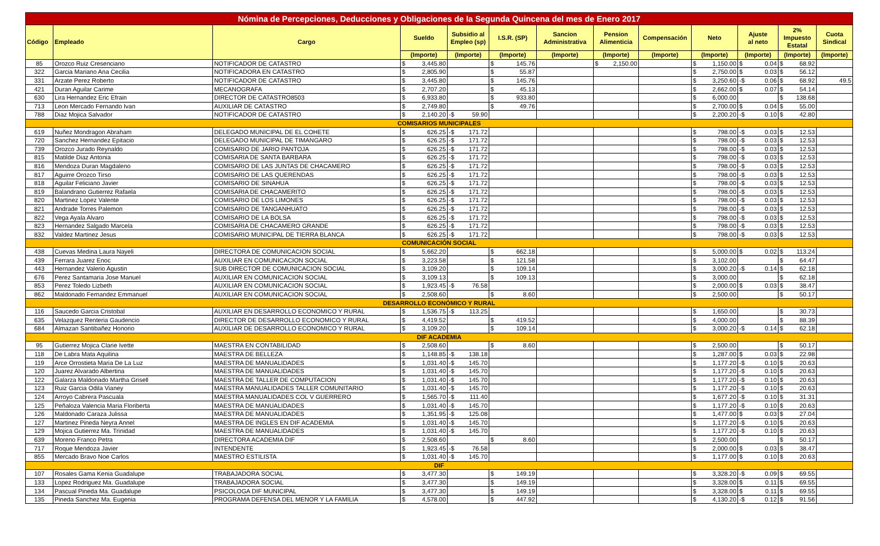| Nómina de Percepciones, Deducciones y Obligaciones de la Segunda Quincena del mes de Enero 2017 | | | | | | | | | | | | |
| Código | Empleado | Cargo | Sueldo | Subsidio al Empleo (sp) | I.S.R. (SP) | Sancion Administrativa | Pension Alimenticia | Compensación | Neto | Ajuste al neto | 2% Impuesto Estatal | Cuota Sindical |
| | | | (Importe) | (Importe) | (Importe) | (Importe) | (Importe) | (Importe) | (Importe) | (Importe) | (Importe) | (Importe) |
| 85 | Orozco Ruiz Cresenciano | NOTIFICADOR DE CATASTRO | $ 3,445.80 | | $ 145.76 | | $ 2,150.00 | | $ 1,150.00 | $ 0.04 | $ 68.92 | |
| 322 | Garcia Mariano Ana Cecilia | NOTIFICADORA EN CATASTRO | $ 2,805.90 | | $ 55.87 | | | | $ 2,750.00 | $ 0.03 | $ 56.12 | |
| 331 | Arzate Perez Roberto | NOTIFICADOR DE CATASTRO | $ 3,445.80 | | $ 145.76 | | | | $ 3,250.60 | -$ 0.06 | $ 68.92 | 49.5 |
| 421 | Duran Aguilar Carime | MECANOGRAFA | $ 2,707.20 | | $ 45.13 | | | | $ 2,662.00 | $ 0.07 | $ 54.14 | |
| 630 | Lira Hernandez Eric Efrain | DIRECTOR DE CATASTRO8503 | $ 6,933.80 | | $ 933.80 | | | | $ 6,000.00 | | $ 138.68 | |
| 713 | Leon Mercado Fernando Ivan | AUXILIAR DE CATASTRO | $ 2,749.80 | | $ 49.76 | | | | $ 2,700.00 | $ 0.04 | $ 55.00 | |
| 788 | Diaz Mojica Salvador | NOTIFICADOR DE CATASTRO | $ 2,140.20 | -$ 59.90 | | | | | $ 2,200.20 | -$ 0.10 | $ 42.80 | |
| COMISARIOS MUNICIPALES | | | | | | | | | | | | |
| 619 | Nuñez Mondragon Abraham | DELEGADO MUNICIPAL DE EL COHETE | $ 626.25 | -$ 171.72 | | | | | $ 798.00 | -$ 0.03 | $ 12.53 | |
| 720 | Sanchez Hernandez Epitacio | DELEGADO MUNICIPAL DE TIMANGARO | $ 626.25 | -$ 171.72 | | | | | $ 798.00 | -$ 0.03 | $ 12.53 | |
| 739 | Orozco Jurado Reynaldo | COMISARIO DE JARIO PANTOJA | $ 626.25 | -$ 171.72 | | | | | $ 798.00 | -$ 0.03 | $ 12.53 | |
| 815 | Matilde Diaz Antonia | COMISARIA DE SANTA BARBARA | $ 626.25 | -$ 171.72 | | | | | $ 798.00 | -$ 0.03 | $ 12.53 | |
| 816 | Mendoza Duran Magdaleno | COMISARIO DE LAS JUNTAS DE CHACAMERO | $ 626.25 | -$ 171.72 | | | | | $ 798.00 | -$ 0.03 | $ 12.53 | |
| 817 | Aguirre Orozco Tirso | COMISARIO DE LAS QUERENDAS | $ 626.25 | -$ 171.72 | | | | | $ 798.00 | -$ 0.03 | $ 12.53 | |
| 818 | Aguilar Feliciano Javier | COMISARIO DE SINAHUA | $ 626.25 | -$ 171.72 | | | | | $ 798.00 | -$ 0.03 | $ 12.53 | |
| 819 | Balandrano Gutierrez Rafaela | COMISARIA DE CHACAMERITO | $ 626.25 | -$ 171.72 | | | | | $ 798.00 | -$ 0.03 | $ 12.53 | |
| 820 | Martinez Lopez Valente | COMISARIO DE LOS LIMONES | $ 626.25 | -$ 171.72 | | | | | $ 798.00 | -$ 0.03 | $ 12.53 | |
| 821 | Andrade Torres Palemon | COMISARIO DE TANGANHUATO | $ 626.25 | -$ 171.72 | | | | | $ 798.00 | -$ 0.03 | $ 12.53 | |
| 822 | Vega Ayala Alvaro | COMISARIO DE LA BOLSA | $ 626.25 | -$ 171.72 | | | | | $ 798.00 | -$ 0.03 | $ 12.53 | |
| 823 | Hernandez Salgado Marcela | COMISARIA DE CHACAMERO GRANDE | $ 626.25 | -$ 171.72 | | | | | $ 798.00 | -$ 0.03 | $ 12.53 | |
| 832 | Valdez Martinez Jesus | COMISARIO MUNICIPAL DE TIERRA BLANCA | $ 626.25 | -$ 171.72 | | | | | $ 798.00 | -$ 0.03 | $ 12.53 | |
| COMUNICACIÓN SOCIAL | | | | | | | | | | | | |
| 438 | Cuevas Medina Laura Nayeli | DIRECTORA DE COMUNICACION SOCIAL | $ 5,662.20 | | $ 662.18 | | | | $ 5,000.00 | $ 0.02 | $ 113.24 | |
| 439 | Ferrara Juarez Enoc | AUXILIAR EN COMUNICACION SOCIAL | $ 3,223.58 | | $ 121.58 | | | | $ 3,102.00 | | $ 64.47 | |
| 443 | Hernandez Valerio Agustin | SUB DIRECTOR DE COMUNICACION SOCIAL | $ 3,109.20 | | $ 109.14 | | | | $ 3,000.20 | -$ 0.14 | $ 62.18 | |
| 676 | Perez Santamaria Jose Manuel | AUXILIAR EN COMUNICACION SOCIAL | $ 3,109.13 | | $ 109.13 | | | | $ 3,000.00 | | $ 62.18 | |
| 853 | Perez Toledo Lizbeth | AUXILIAR EN COMUNICACION SOCIAL | $ 1,923.45 | -$ 76.58 | | | | | $ 2,000.00 | $ 0.03 | $ 38.47 | |
| 862 | Maldonado Fernandez Emmanuel | AUXILIAR EN COMUNICACION SOCIAL | $ 2,508.60 | | $ 8.60 | | | | $ 2,500.00 | | $ 50.17 | |
| DESARROLLO ECONÓMICO Y RURAL | | | | | | | | | | | | |
| 116 | Saucedo Garcia Cristobal | AUXILIAR EN DESARROLLO ECONOMICO Y RURAL | $ 1,536.75 | -$ 113.25 | | | | | $ 1,650.00 | | $ 30.73 | |
| 635 | Velazquez Renteria Gaudencio | DIRECTOR DE DESARROLLO ECONOMICO Y RURAL | $ 4,419.52 | | $ 419.52 | | | | $ 4,000.00 | | $ 88.39 | |
| 684 | Almazan Santibañez Honorio | AUXILIAR DE DESARROLLO ECONOMICO Y RURAL | $ 3,109.20 | | $ 109.14 | | | | $ 3,000.20 | -$ 0.14 | $ 62.18 | |
| DIF ACADEMIA | | | | | | | | | | | | |
| 95 | Gutierrez Mojica Clarie Ivette | MAESTRA EN CONTABILIDAD | $ 2,508.60 | | $ 8.60 | | | | $ 2,500.00 | | $ 50.17 | |
| 118 | De Labra Mata Aquilina | MAESTRA DE BELLEZA | $ 1,148.85 | -$ 138.18 | | | | | $ 1,287.00 | $ 0.03 | $ 22.98 | |
| 119 | Arce Orrostieta Maria De La Luz | MAESTRA DE MANUALIDADES | $ 1,031.40 | -$ 145.70 | | | | | $ 1,177.20 | -$ 0.10 | $ 20.63 | |
| 120 | Juarez Alvarado Albertina | MAESTRA DE MANUALIDADES | $ 1,031.40 | -$ 145.70 | | | | | $ 1,177.20 | -$ 0.10 | $ 20.63 | |
| 122 | Galarza Maldonado Martha Grisell | MAESTRA DE TALLER DE COMPUTACION | $ 1,031.40 | -$ 145.70 | | | | | $ 1,177.20 | -$ 0.10 | $ 20.63 | |
| 123 | Ruiz Garcia Odila Vianey | MAESTRA MANUALIDADES TALLER COMUNITARIO | $ 1,031.40 | -$ 145.70 | | | | | $ 1,177.20 | -$ 0.10 | $ 20.63 | |
| 124 | Arroyo Cabrera Pascuala | MAESTRA MANUALIDADES COL V GUERRERO | $ 1,565.70 | -$ 111.40 | | | | | $ 1,677.20 | -$ 0.10 | $ 31.31 | |
| 125 | Peñaloza Valencia Maria Floriberta | MAESTRA DE MANUALIDADES | $ 1,031.40 | -$ 145.70 | | | | | $ 1,177.20 | -$ 0.10 | $ 20.63 | |
| 126 | Maldonado Caraza Julissa | MAESTRA DE MANUALIDADES | $ 1,351.95 | -$ 125.08 | | | | | $ 1,477.00 | $ 0.03 | $ 27.04 | |
| 127 | Martinez Pineda Neyra Annel | MAESTRA DE INGLES EN DIF ACADEMIA | $ 1,031.40 | -$ 145.70 | | | | | $ 1,177.20 | -$ 0.10 | $ 20.63 | |
| 129 | Mojica Gutierrez Ma. Trinidad | MAESTRA DE MANUALIDADES | $ 1,031.40 | -$ 145.70 | | | | | $ 1,177.20 | -$ 0.10 | $ 20.63 | |
| 639 | Moreno Franco Petra | DIRECTORA ACADEMIA DIF | $ 2,508.60 | | $ 8.60 | | | | $ 2,500.00 | | $ 50.17 | |
| 717 | Roque Mendoza Javier | INTENDENTE | $ 1,923.45 | -$ 76.58 | | | | | $ 2,000.00 | $ 0.03 | $ 38.47 | |
| 855 | Mercado Bravo Noe Carlos | MAESTRO ESTILISTA | $ 1,031.40 | -$ 145.70 | | | | | $ 1,177.00 | $ 0.10 | $ 20.63 | |
| DIF | | | | | | | | | | | | |
| 107 | Rosales Gama Kenia Guadalupe | TRABAJADORA SOCIAL | $ 3,477.30 | | $ 149.19 | | | | $ 3,328.20 | -$ 0.09 | $ 69.55 | |
| 133 | Lopez Rodriguez Ma. Guadalupe | TRABAJADORA SOCIAL | $ 3,477.30 | | $ 149.19 | | | | $ 3,328.00 | $ 0.11 | $ 69.55 | |
| 134 | Pascual Pineda Ma. Guadalupe | PSICOLOGA DIF MUNICIPAL | $ 3,477.30 | | $ 149.19 | | | | $ 3,328.00 | $ 0.11 | $ 69.55 | |
| 135 | Pineda Sanchez Ma. Eugenia | PROGRAMA DEFENSA DEL MENOR Y LA FAMILIA | $ 4,578.00 | | $ 447.92 | | | | $ 4,130.20 | -$ 0.12 | $ 91.56 | |